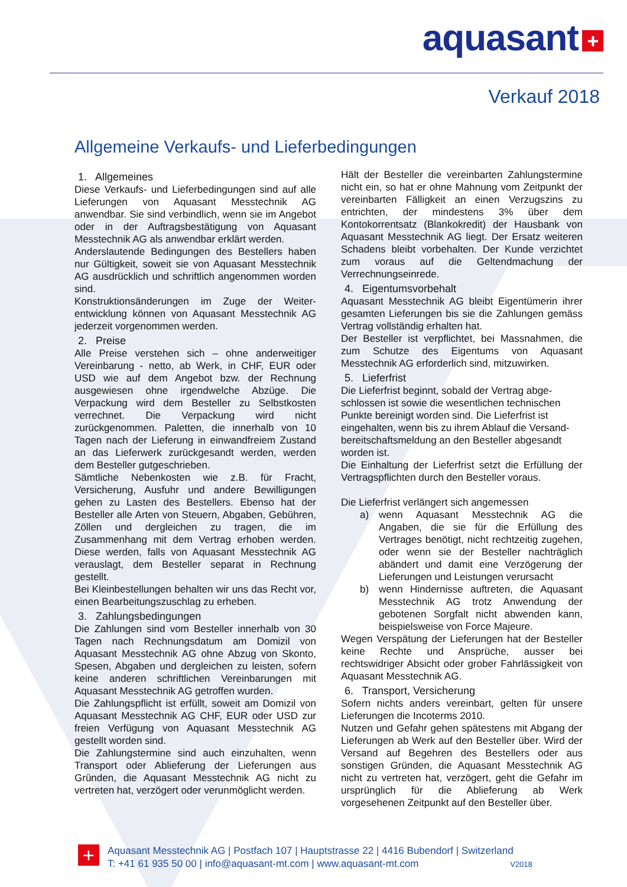aquasant +
Verkauf 2018
Allgemeine Verkaufs- und Lieferbedingungen
1. Allgemeines
Diese Verkaufs- und Lieferbedingungen sind auf alle Lieferungen von Aquasant Messtechnik AG anwendbar. Sie sind verbindlich, wenn sie im Angebot oder in der Auftragsbestätigung von Aquasant Messtechnik AG als anwendbar erklärt werden.
Anderslautende Bedingungen des Bestellers haben nur Gültigkeit, soweit sie von Aquasant Messtechnik AG ausdrücklich und schriftlich angenommen worden sind.
Konstruktionsänderungen im Zuge der Weiter-entwicklung können von Aquasant Messtechnik AG jederzeit vorgenommen werden.
2. Preise
Alle Preise verstehen sich – ohne anderweitiger Vereinbarung - netto, ab Werk, in CHF, EUR oder USD wie auf dem Angebot bzw. der Rechnung ausgewiesen ohne irgendwelche Abzüge. Die Verpackung wird dem Besteller zu Selbstkosten verrechnet. Die Verpackung wird nicht zurückgenommen. Paletten, die innerhalb von 10 Tagen nach der Lieferung in einwandfreiem Zustand an das Lieferwerk zurückgesandt werden, werden dem Besteller gutgeschrieben.
Sämtliche Nebenkosten wie z.B. für Fracht, Versicherung, Ausfuhr und andere Bewilligungen gehen zu Lasten des Bestellers. Ebenso hat der Besteller alle Arten von Steuern, Abgaben, Gebühren, Zöllen und dergleichen zu tragen, die im Zusammenhang mit dem Vertrag erhoben werden. Diese werden, falls von Aquasant Messtechnik AG verauslagt, dem Besteller separat in Rechnung gestellt.
Bei Kleinbestellungen behalten wir uns das Recht vor, einen Bearbeitungszuschlag zu erheben.
3. Zahlungsbedingungen
Die Zahlungen sind vom Besteller innerhalb von 30 Tagen nach Rechnungsdatum am Domizil von Aquasant Messtechnik AG ohne Abzug von Skonto, Spesen, Abgaben und dergleichen zu leisten, sofern keine anderen schriftlichen Vereinbarungen mit Aquasant Messtechnik AG getroffen wurden.
Die Zahlungspflicht ist erfüllt, soweit am Domizil von Aquasant Messtechnik AG CHF, EUR oder USD zur freien Verfügung von Aquasant Messtechnik AG gestellt worden sind.
Die Zahlungstermine sind auch einzuhalten, wenn Transport oder Ablieferung der Lieferungen aus Gründen, die Aquasant Messtechnik AG nicht zu vertreten hat, verzögert oder verunmöglicht werden.
Hält der Besteller die vereinbarten Zahlungstermine nicht ein, so hat er ohne Mahnung vom Zeitpunkt der vereinbarten Fälligkeit an einen Verzugszins zu entrichten, der mindestens 3% über dem Kontokorrentsatz (Blankokredit) der Hausbank von Aquasant Messtechnik AG liegt. Der Ersatz weiteren Schadens bleibt vorbehalten. Der Kunde verzichtet zum voraus auf die Geltendmachung der Verrechnungseinrede.
4. Eigentumsvorbehalt
Aquasant Messtechnik AG bleibt Eigentümerin ihrer gesamten Lieferungen bis sie die Zahlungen gemäss Vertrag vollständig erhalten hat.
Der Besteller ist verpflichtet, bei Massnahmen, die zum Schutze des Eigentums von Aquasant Messtechnik AG erforderlich sind, mitzuwirken.
5. Lieferfrist
Die Lieferfrist beginnt, sobald der Vertrag abge-schlossen ist sowie die wesentlichen technischen Punkte bereinigt worden sind. Die Lieferfrist ist eingehalten, wenn bis zu ihrem Ablauf die Versand-bereitschaftsmeldung an den Besteller abgesandt worden ist.
Die Einhaltung der Lieferfrist setzt die Erfüllung der Vertragspflichten durch den Besteller voraus.
Die Lieferfrist verlängert sich angemessen
a) wenn Aquasant Messtechnik AG die Angaben, die sie für die Erfüllung des Vertrages benötigt, nicht rechtzeitig zugehen, oder wenn sie der Besteller nachträglich abändert und damit eine Verzögerung der Lieferungen und Leistungen verursacht
b) wenn Hindernisse auftreten, die Aquasant Messtechnik AG trotz Anwendung der gebotenen Sorgfalt nicht abwenden kann, beispielsweise von Force Majeure.
Wegen Verspätung der Lieferungen hat der Besteller keine Rechte und Ansprüche, ausser bei rechtswidriger Absicht oder grober Fahrlässigkeit von Aquasant Messtechnik AG.
6. Transport, Versicherung
Sofern nichts anders vereinbart, gelten für unsere Lieferungen die Incoterms 2010.
Nutzen und Gefahr gehen spätestens mit Abgang der Lieferungen ab Werk auf den Besteller über. Wird der Versand auf Begehren des Bestellers oder aus sonstigen Gründen, die Aquasant Messtechnik AG nicht zu vertreten hat, verzögert, geht die Gefahr im ursprünglich für die Ablieferung ab Werk vorgesehenen Zeitpunkt auf den Besteller über.
+
Aquasant Messtechnik AG | Postfach 107 | Hauptstrasse 22 | 4416 Bubendorf | Switzerland
T: +41 61 935 50 00 | info@aquasant-mt.com | www.aquasant-mt.com V2018